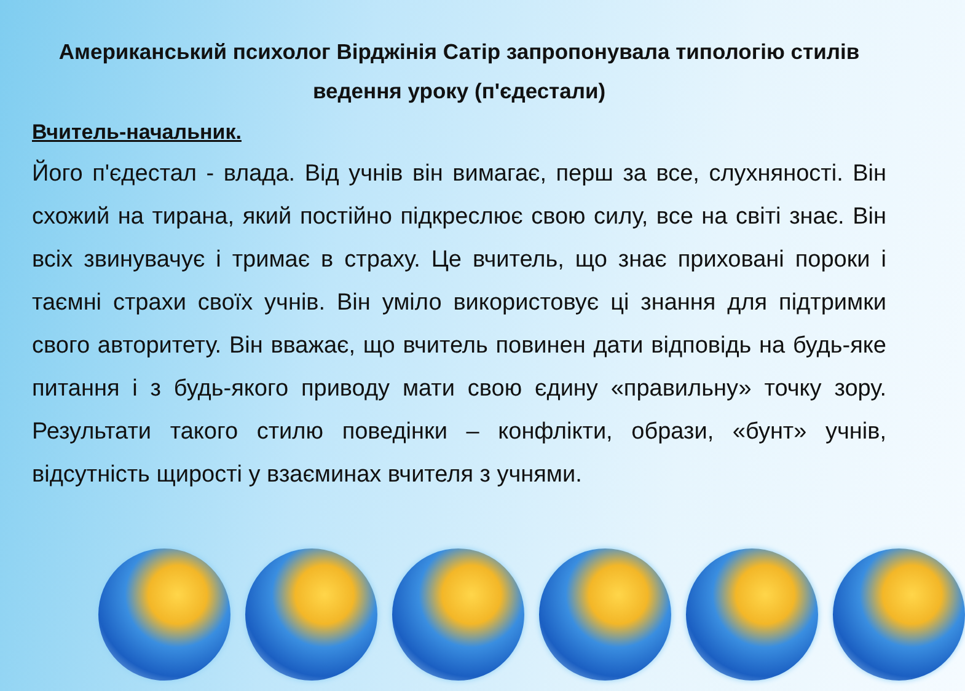Американський психолог Вірджінія Сатір запропонувала типологію стилів ведення уроку (п'єдестали)
Вчитель-начальник.
Його п'єдестал - влада. Від учнів він вимагає, перш за все, слухняності. Він схожий на тирана, який постійно підкреслює свою силу, все на світі знає. Він всіх звинувачує і тримає в страху. Це вчитель, що знає приховані пороки і таємні страхи своїх учнів. Він уміло використовує ці знання для підтримки свого авторитету. Він вважає, що вчитель повинен дати відповідь на будь-яке питання і з будь-якого приводу мати свою єдину «правильну» точку зору. Результати такого стилю поведінки – конфлікти, образи, «бунт» учнів, відсутність щирості у взаєминах вчителя з учнями.